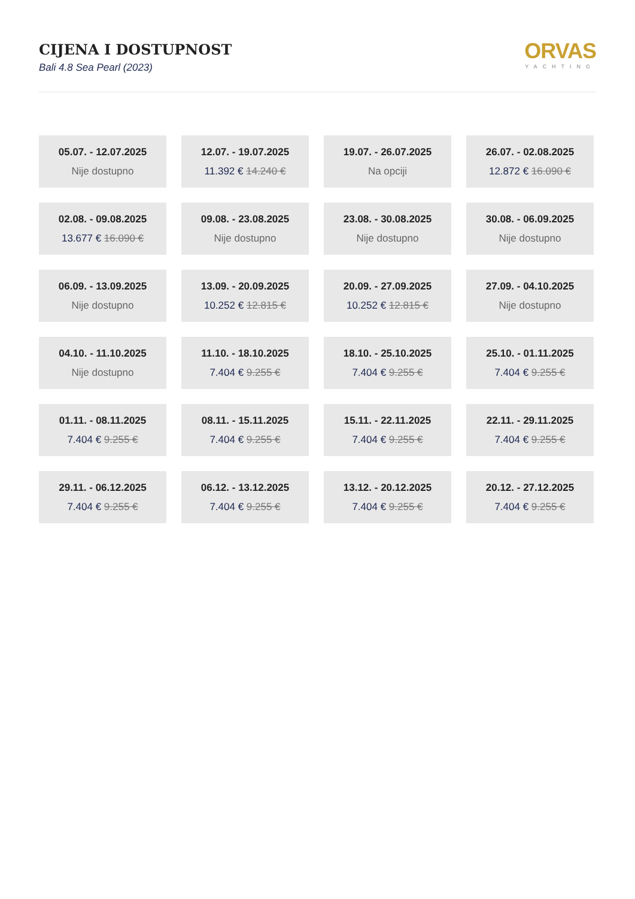CIJENA I DOSTUPNOST
Bali 4.8 Sea Pearl (2023)
ORVAS
YACHTING
05.07. - 12.07.2025
Nije dostupno
12.07. - 19.07.2025
11.392 € 14.240 €
19.07. - 26.07.2025
Na opciji
26.07. - 02.08.2025
12.872 € 16.090 €
02.08. - 09.08.2025
13.677 € 16.090 €
09.08. - 23.08.2025
Nije dostupno
23.08. - 30.08.2025
Nije dostupno
30.08. - 06.09.2025
Nije dostupno
06.09. - 13.09.2025
Nije dostupno
13.09. - 20.09.2025
10.252 € 12.815 €
20.09. - 27.09.2025
10.252 € 12.815 €
27.09. - 04.10.2025
Nije dostupno
04.10. - 11.10.2025
Nije dostupno
11.10. - 18.10.2025
7.404 € 9.255 €
18.10. - 25.10.2025
7.404 € 9.255 €
25.10. - 01.11.2025
7.404 € 9.255 €
01.11. - 08.11.2025
7.404 € 9.255 €
08.11. - 15.11.2025
7.404 € 9.255 €
15.11. - 22.11.2025
7.404 € 9.255 €
22.11. - 29.11.2025
7.404 € 9.255 €
29.11. - 06.12.2025
7.404 € 9.255 €
06.12. - 13.12.2025
7.404 € 9.255 €
13.12. - 20.12.2025
7.404 € 9.255 €
20.12. - 27.12.2025
7.404 € 9.255 €